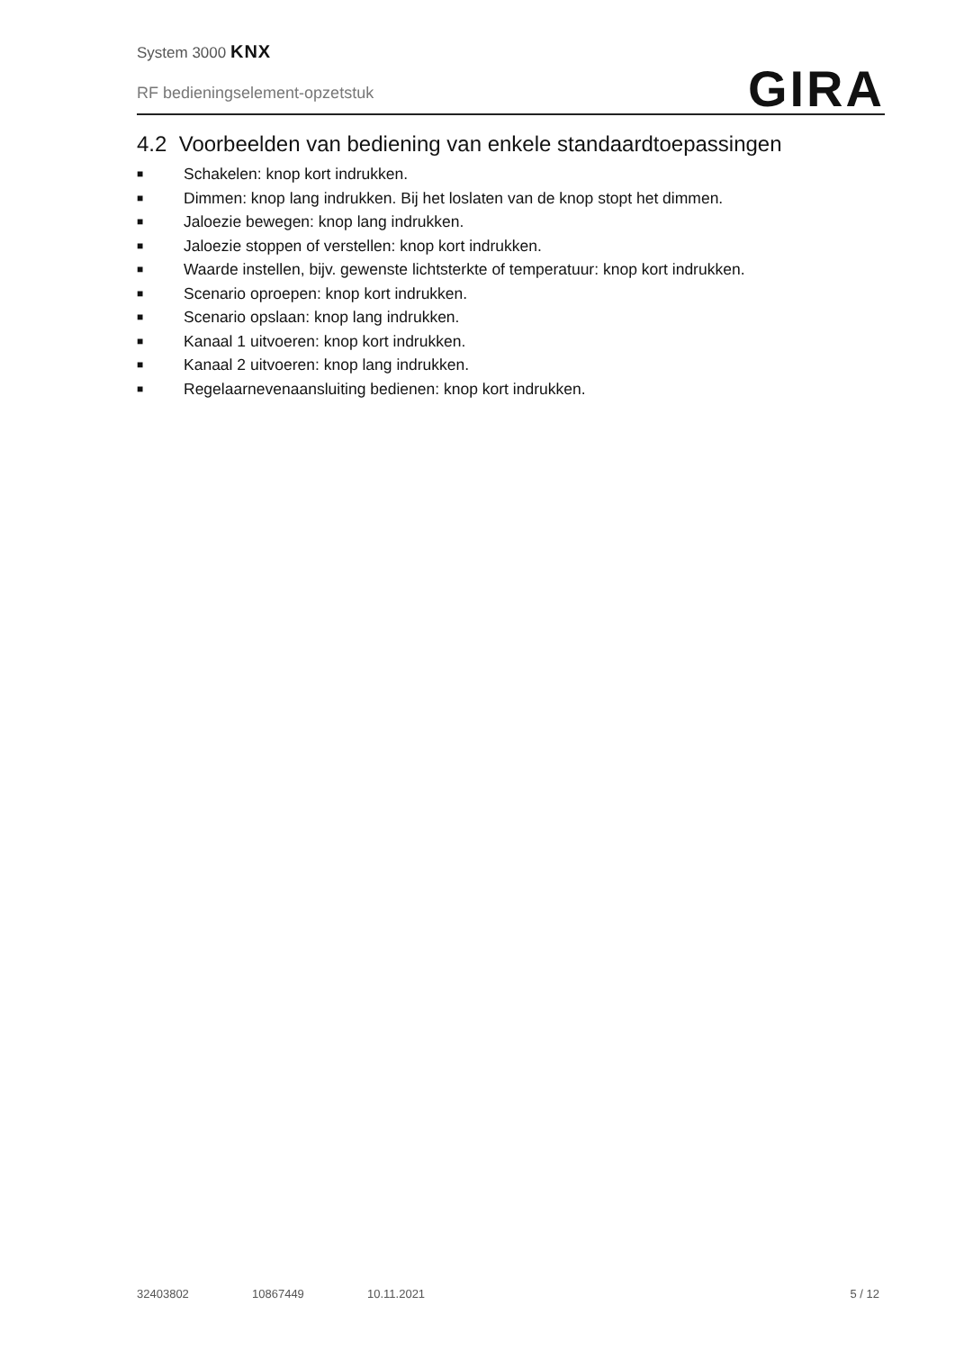System 3000 KNX
RF bedieningselement-opzetstuk
GIRA
4.2 Voorbeelden van bediening van enkele standaardtoepassingen
■ Schakelen: knop kort indrukken.
■ Dimmen: knop lang indrukken. Bij het loslaten van de knop stopt het dimmen.
■ Jaloezie bewegen: knop lang indrukken.
■ Jaloezie stoppen of verstellen: knop kort indrukken.
■ Waarde instellen, bijv. gewenste lichtsterkte of temperatuur: knop kort indrukken.
■ Scenario oproepen: knop kort indrukken.
■ Scenario opslaan: knop lang indrukken.
■ Kanaal 1 uitvoeren: knop kort indrukken.
■ Kanaal 2 uitvoeren: knop lang indrukken.
■ Regelaarnevenaansluiting bedienen: knop kort indrukken.
32403802 10867449 10.11.2021 5 / 12